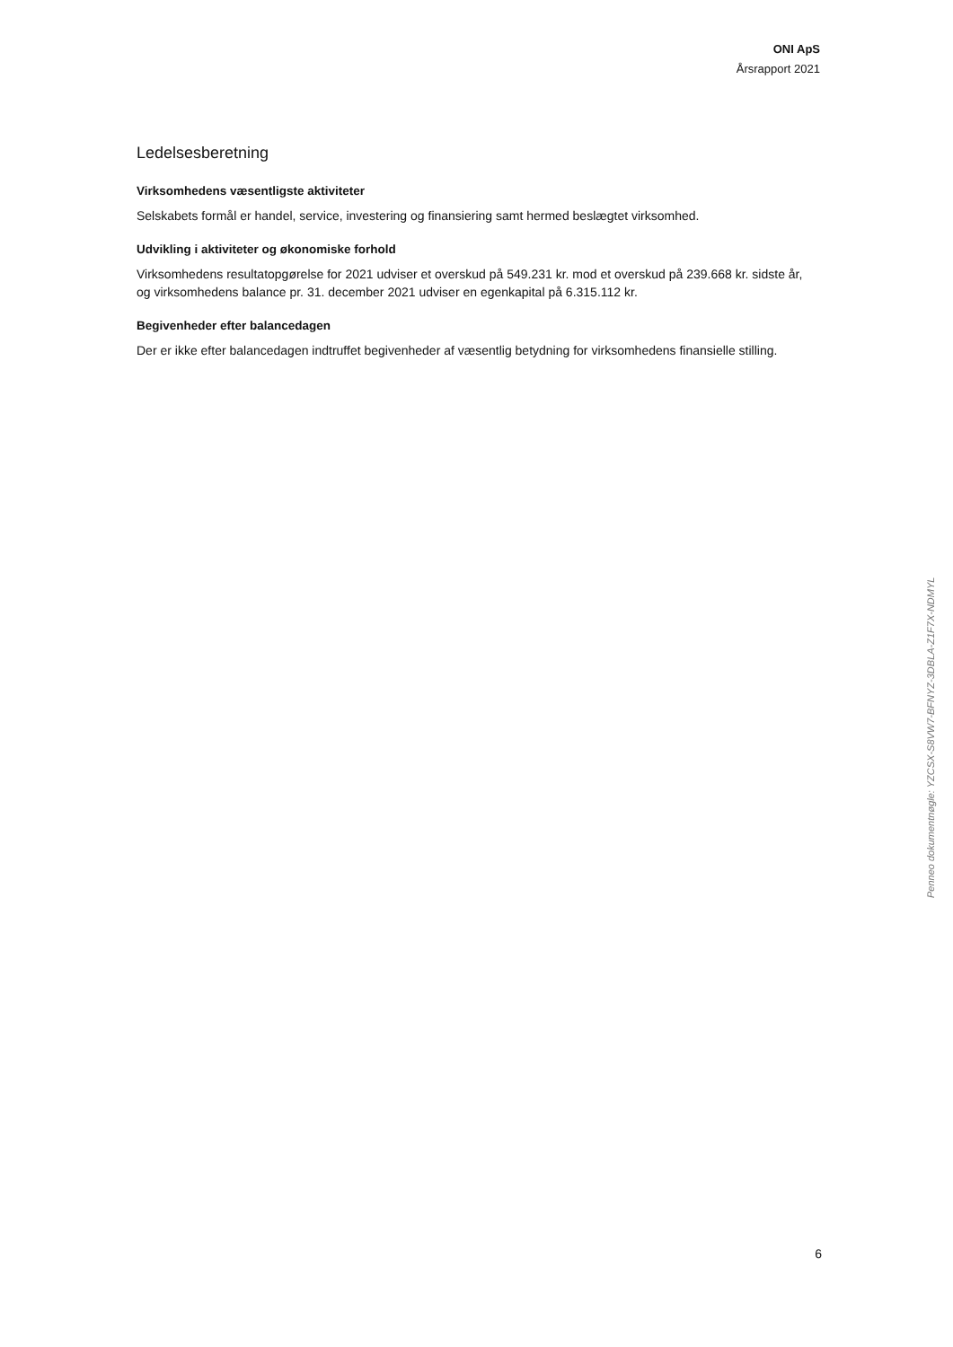ONI ApS
Årsrapport 2021
Ledelsesberetning
Virksomhedens væsentligste aktiviteter
Selskabets formål er handel, service, investering og finansiering samt hermed beslægtet virksomhed.
Udvikling i aktiviteter og økonomiske forhold
Virksomhedens resultatopgørelse for 2021 udviser et overskud på 549.231 kr. mod et overskud på 239.668 kr. sidste år, og virksomhedens balance pr. 31. december 2021 udviser en egenkapital på 6.315.112 kr.
Begivenheder efter balancedagen
Der er ikke efter balancedagen indtruffet begivenheder af væsentlig betydning for virksomhedens finansielle stilling.
Penneo dokumentnøgle: YZCSX-S8VW7-BFNYZ-3DBLA-Z1F7X-NDMYL
6